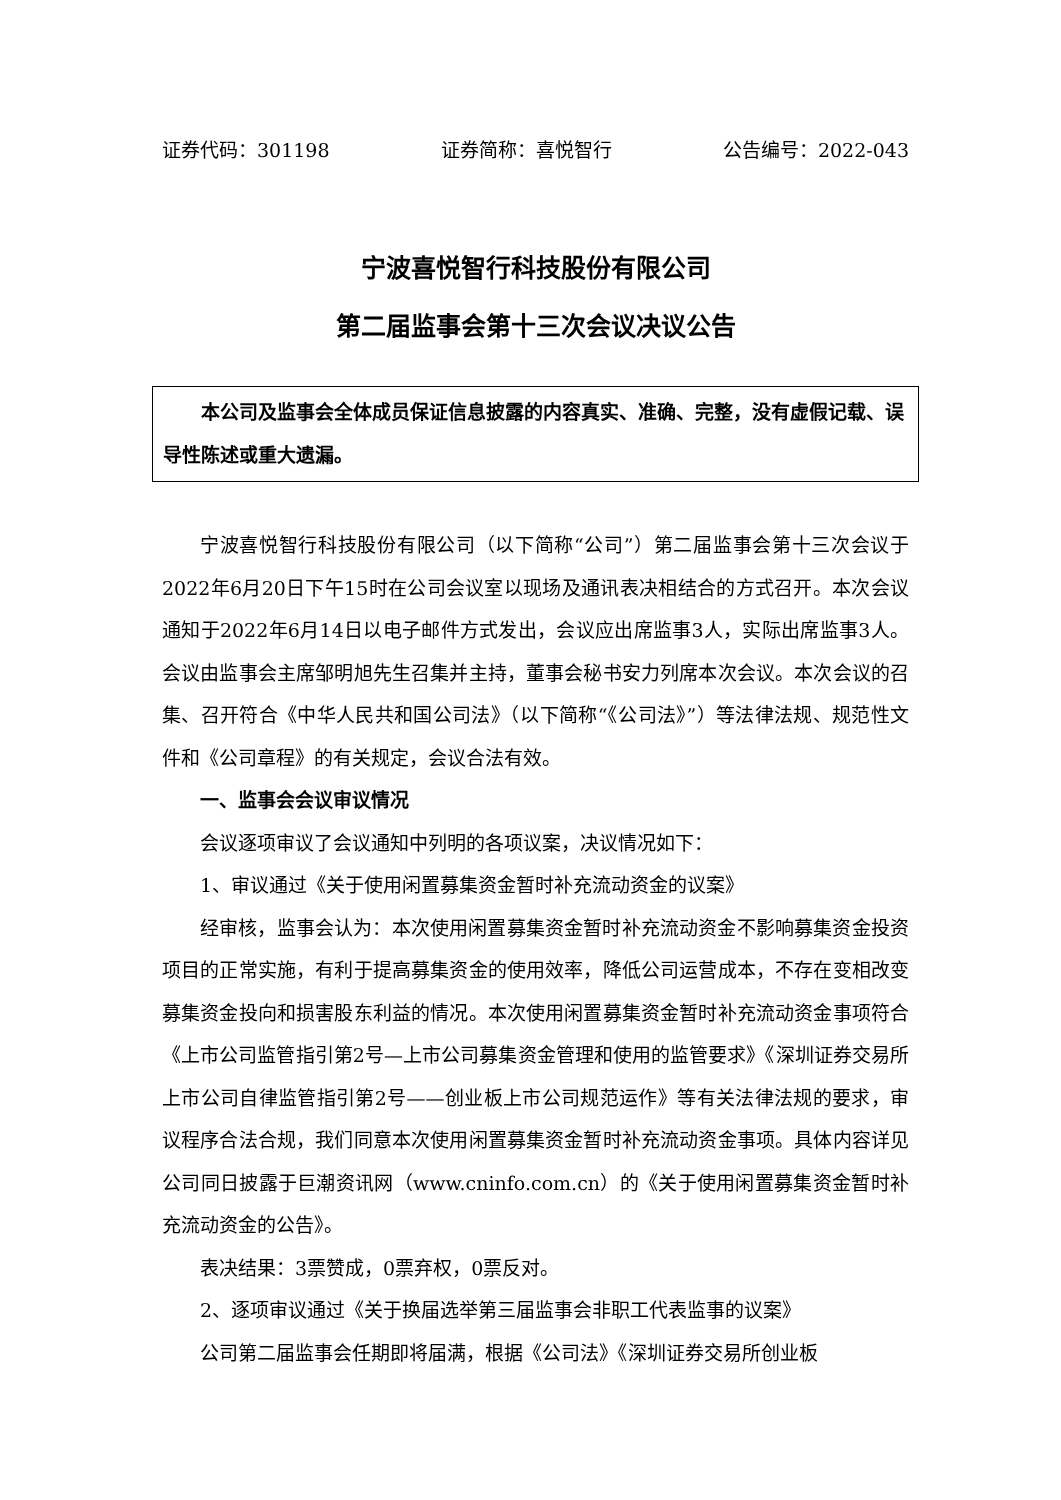证券代码：301198 证券简称：喜悦智行 公告编号：2022-043
宁波喜悦智行科技股份有限公司
第二届监事会第十三次会议决议公告
本公司及监事会全体成员保证信息披露的内容真实、准确、完整，没有虚假记载、误导性陈述或重大遗漏。
宁波喜悦智行科技股份有限公司（以下简称“公司”）第二届监事会第十三次会议于2022年6月20日下午15时在公司会议室以现场及通讯表决相结合的方式召开。本次会议通知于2022年6月14日以电子邮件方式发出，会议应出席监事3人，实际出席监事3人。会议由监事会主席邹明旭先生召集并主持，董事会秘书安力列席本次会议。本次会议的召集、召开符合《中华人民共和国公司法》（以下简称“《公司法》”）等法律法规、规范性文件和《公司章程》的有关规定，会议合法有效。
一、监事会会议审议情况
会议逐项审议了会议通知中列明的各项议案，决议情况如下：
1、审议通过《关于使用闲置募集资金暂时补充流动资金的议案》
经审核，监事会认为：本次使用闲置募集资金暂时补充流动资金不影响募集资金投资项目的正常实施，有利于提高募集资金的使用效率，降低公司运营成本，不存在变相改变募集资金投向和损害股东利益的情况。本次使用闲置募集资金暂时补充流动资金事项符合《上市公司监管指引第2号—上市公司募集资金管理和使用的监管要求》《深圳证券交易所上市公司自律监管指引第2号——创业板上市公司规范运作》等有关法律法规的要求，审议程序合法合规，我们同意本次使用闲置募集资金暂时补充流动资金事项。具体内容详见公司同日披露于巨潮资讯网（www.cninfo.com.cn）的《关于使用闲置募集资金暂时补充流动资金的公告》。
表决结果：3票赞成，0票弃权，0票反对。
2、逐项审议通过《关于换届选举第三届监事会非职工代表监事的议案》
公司第二届监事会任期即将届满，根据《公司法》《深圳证券交易所创业板